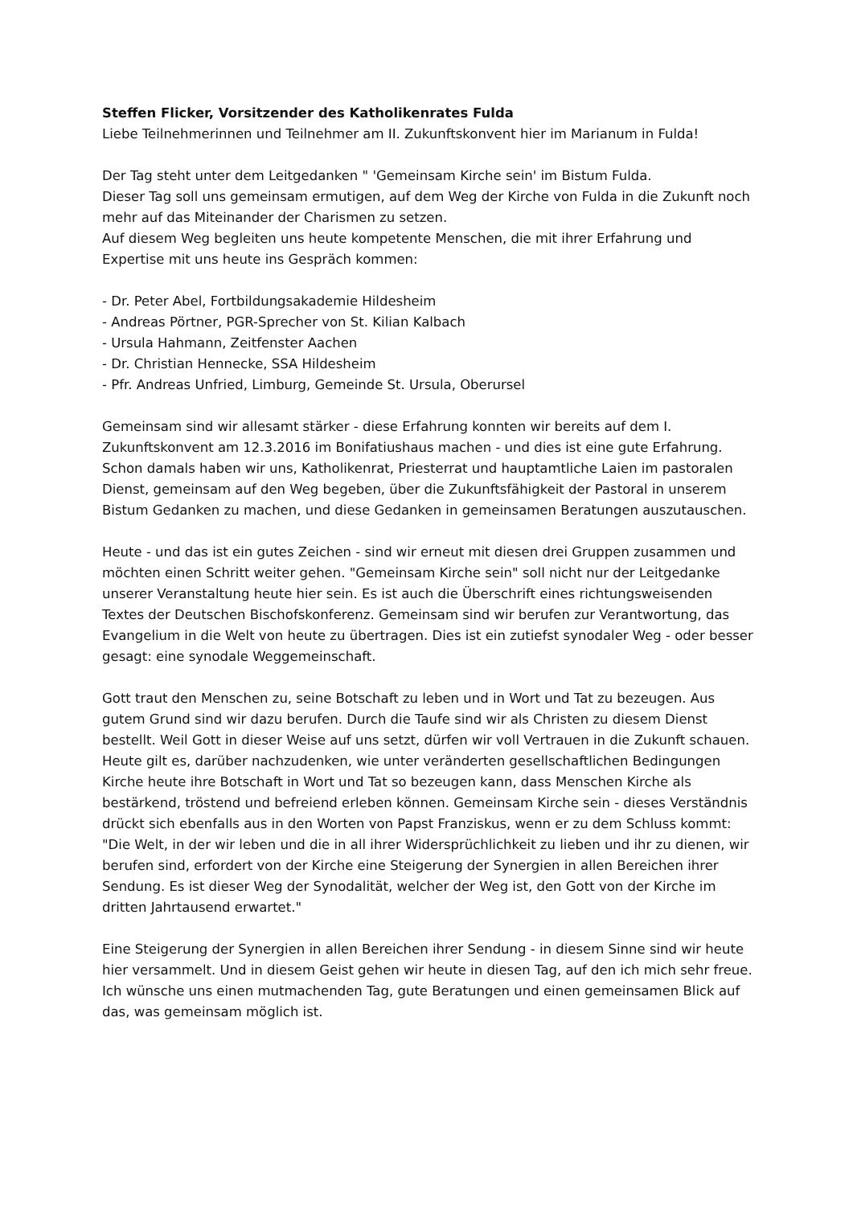Steffen Flicker, Vorsitzender des Katholikenrates Fulda
Liebe Teilnehmerinnen und Teilnehmer am II. Zukunftskonvent hier im Marianum in Fulda!
Der Tag steht unter dem Leitgedanken " 'Gemeinsam Kirche sein' im Bistum Fulda.
Dieser Tag soll uns gemeinsam ermutigen, auf dem Weg der Kirche von Fulda in die Zukunft noch mehr auf das Miteinander der Charismen zu setzen.
Auf diesem Weg begleiten uns heute kompetente Menschen, die mit ihrer Erfahrung und Expertise mit uns heute ins Gespräch kommen:
- Dr. Peter Abel, Fortbildungsakademie Hildesheim
- Andreas Pörtner, PGR-Sprecher von St. Kilian Kalbach
- Ursula Hahmann, Zeitfenster Aachen
- Dr. Christian Hennecke, SSA Hildesheim
- Pfr. Andreas Unfried, Limburg, Gemeinde St. Ursula, Oberursel
Gemeinsam sind wir allesamt stärker - diese Erfahrung konnten wir bereits auf dem I. Zukunftskonvent am 12.3.2016 im Bonifatiushaus machen - und dies ist eine gute Erfahrung. Schon damals haben wir uns, Katholikenrat, Priesterrat und hauptamtliche Laien im pastoralen Dienst, gemeinsam auf den Weg begeben, über die Zukunftsfähigkeit der Pastoral in unserem Bistum Gedanken zu machen, und diese Gedanken in gemeinsamen Beratungen auszutauschen.
Heute - und das ist ein gutes Zeichen - sind wir erneut mit diesen drei Gruppen zusammen und möchten einen Schritt weiter gehen. "Gemeinsam Kirche sein" soll nicht nur der Leitgedanke unserer Veranstaltung heute hier sein. Es ist auch die Überschrift eines richtungsweisenden Textes der Deutschen Bischofskonferenz. Gemeinsam sind wir berufen zur Verantwortung, das Evangelium in die Welt von heute zu übertragen. Dies ist ein zutiefst synodaler Weg - oder besser gesagt: eine synodale Weggemeinschaft.
Gott traut den Menschen zu, seine Botschaft zu leben und in Wort und Tat zu bezeugen. Aus gutem Grund sind wir dazu berufen. Durch die Taufe sind wir als Christen zu diesem Dienst bestellt. Weil Gott in dieser Weise auf uns setzt, dürfen wir voll Vertrauen in die Zukunft schauen.
Heute gilt es, darüber nachzudenken, wie unter veränderten gesellschaftlichen Bedingungen Kirche heute ihre Botschaft in Wort und Tat so bezeugen kann, dass Menschen Kirche als bestärkend, tröstend und befreiend erleben können. Gemeinsam Kirche sein - dieses Verständnis drückt sich ebenfalls aus in den Worten von Papst Franziskus, wenn er zu dem Schluss kommt: "Die Welt, in der wir leben und die in all ihrer Widersprüchlichkeit zu lieben und ihr zu dienen, wir berufen sind, erfordert von der Kirche eine Steigerung der Synergien in allen Bereichen ihrer Sendung. Es ist dieser Weg der Synodalität, welcher der Weg ist, den Gott von der Kirche im dritten Jahrtausend erwartet."
Eine Steigerung der Synergien in allen Bereichen ihrer Sendung - in diesem Sinne sind wir heute hier versammelt. Und in diesem Geist gehen wir heute in diesen Tag, auf den ich mich sehr freue. Ich wünsche uns einen mutmachenden Tag, gute Beratungen und einen gemeinsamen Blick auf das, was gemeinsam möglich ist.